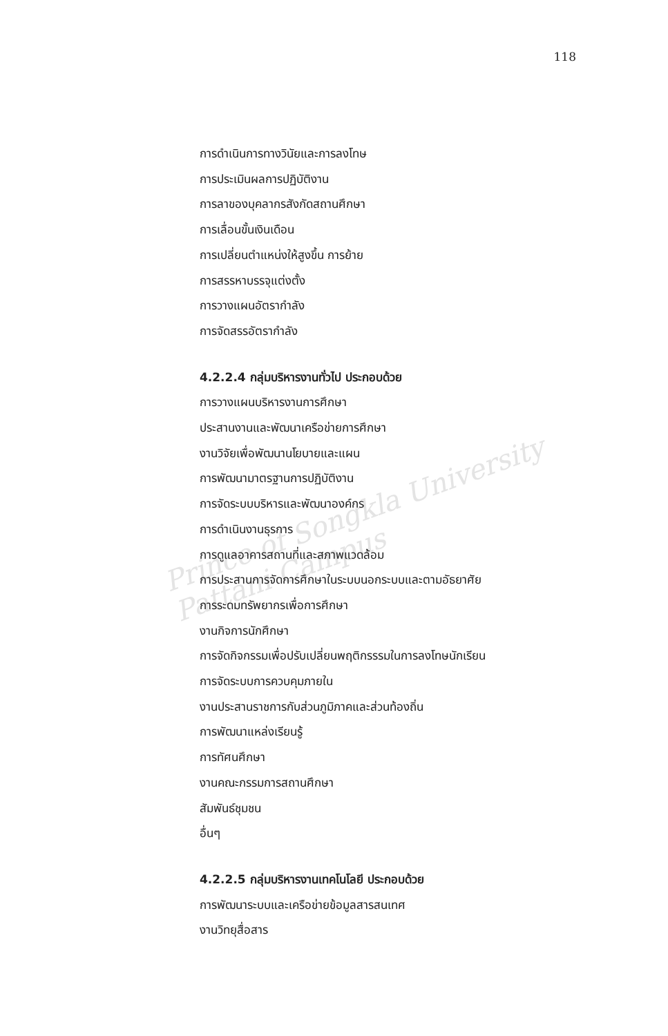Prince of Songkla University
Pattani Campus
118
การดำเนินการทางวินัยและการลงโทษ
การประเมินผลการปฏิบัติงาน
การลาของบุคลากรสังกัดสถานศึกษา
การเลื่อนขั้นเงินเดือน
การเปลี่ยนตำแหน่งให้สูงขึ้น การย้าย
การสรรหาบรรจุแต่งตั้ง
การวางแผนอัตรากำลัง
การจัดสรรอัตรากำลัง
4.2.2.4 กลุ่มบริหารงานทั่วไป ประกอบด้วย
การวางแผนบริหารงานการศึกษา
ประสานงานและพัฒนาเครือข่ายการศึกษา
งานวิจัยเพื่อพัฒนานโยบายและแผน
การพัฒนามาตรฐานการปฏิบัติงาน
การจัดระบบบริหารและพัฒนาองค์กร
การดำเนินงานธุรการ
การดูแลอาคารสถานที่และสภาพแวดล้อม
การประสานการจัดการศึกษาในระบบนอกระบบและตามอัธยาศัย
การระดมทรัพยากรเพื่อการศึกษา
งานกิจการนักศึกษา
การจัดกิจกรรมเพื่อปรับเปลี่ยนพฤติกรรรมในการลงโทษนักเรียน
การจัดระบบการควบคุมภายใน
งานประสานราชการกับส่วนภูมิภาคและส่วนท้องถิ่น
การพัฒนาแหล่งเรียนรู้
การทัศนศึกษา
งานคณะกรรมการสถานศึกษา
สัมพันธ์ชุมชน
อื่นๆ
4.2.2.5 กลุ่มบริหารงานเทคโนโลยี ประกอบด้วย
การพัฒนาระบบและเครือข่ายข้อมูลสารสนเทศ
งานวิทยุสื่อสาร